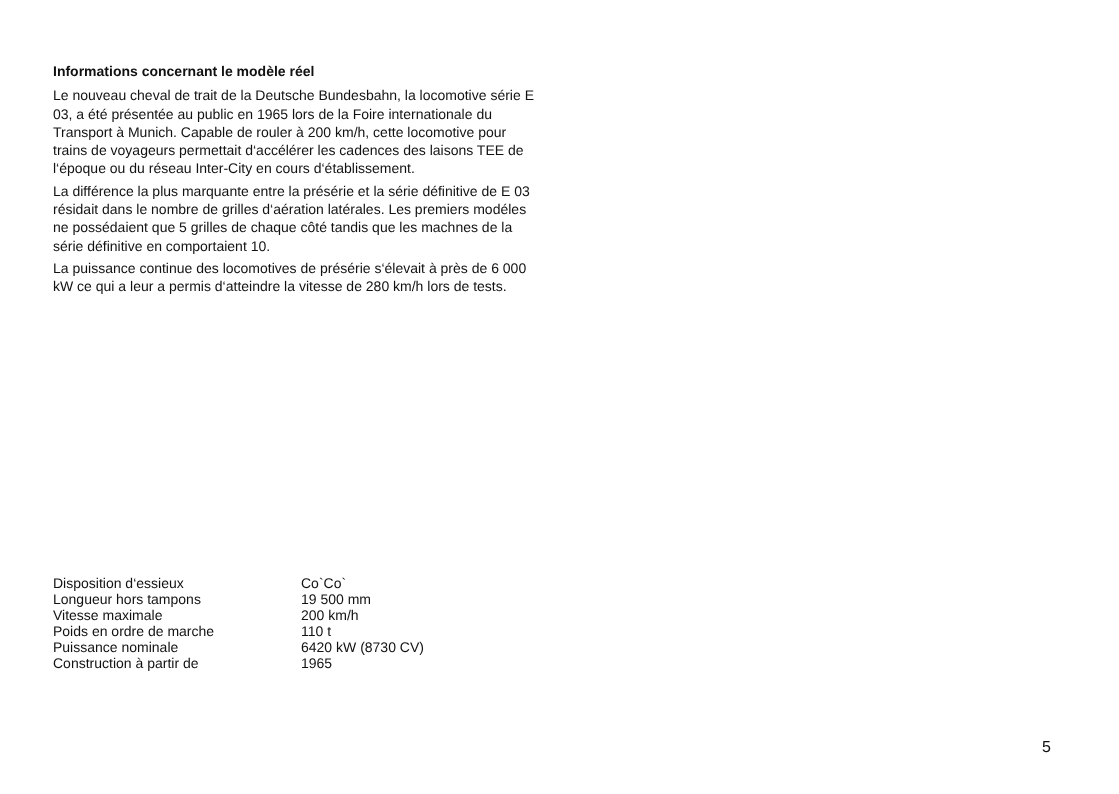Informations concernant le modèle réel
Le nouveau cheval de trait de la Deutsche Bundesbahn, la locomotive série E 03, a été présentée au public en 1965 lors de la Foire internationale du Transport à Munich. Capable de rouler à 200 km/h, cette locomotive pour trains de voyageurs permettait d‘accélérer les cadences des laisons TEE de l‘époque ou du réseau Inter-City en cours d‘établissement.
La différence la plus marquante entre la présérie et la série définitive de E 03 résidait dans le nombre de grilles d‘aération latérales. Les premiers modéles ne possédaient que 5 grilles de chaque côté tandis que les machnes de la série définitive en comportaient 10.
La puissance continue des locomotives de présérie s‘élevait à près de 6 000 kW ce qui a leur a permis d‘atteindre la vitesse de 280 km/h lors de tests.
| Disposition d‘essieux | Co`Co` |
| Longueur hors tampons | 19 500 mm |
| Vitesse maximale | 200 km/h |
| Poids en ordre de marche | 110 t |
| Puissance nominale | 6420 kW (8730 CV) |
| Construction à partir de | 1965 |
5